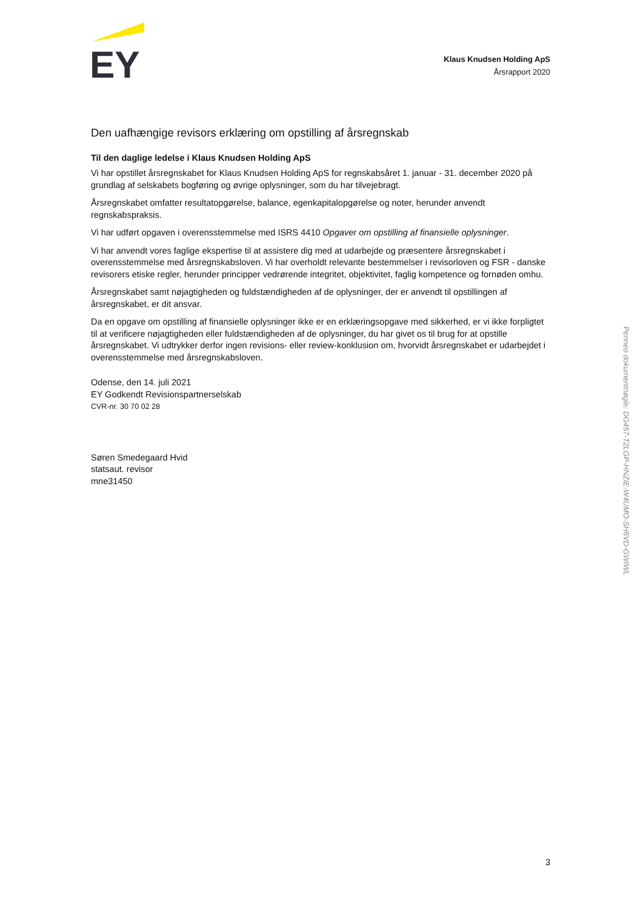EY
Klaus Knudsen Holding ApS
Årsrapport 2020
Den uafhængige revisors erklæring om opstilling af årsregnskab
Til den daglige ledelse i Klaus Knudsen Holding ApS
Vi har opstillet årsregnskabet for Klaus Knudsen Holding ApS for regnskabsåret 1. januar - 31. december 2020 på grundlag af selskabets bogføring og øvrige oplysninger, som du har tilvejebragt.
Årsregnskabet omfatter resultatopgørelse, balance, egenkapitalopgørelse og noter, herunder anvendt regnskabspraksis.
Vi har udført opgaven i overensstemmelse med ISRS 4410 Opgaver om opstilling af finansielle oplysninger.
Vi har anvendt vores faglige ekspertise til at assistere dig med at udarbejde og præsentere årsregnskabet i overensstemmelse med årsregnskabsloven. Vi har overholdt relevante bestemmelser i revisorloven og FSR - danske revisorers etiske regler, herunder principper vedrørende integritet, objektivitet, faglig kompetence og fornøden omhu.
Årsregnskabet samt nøjagtigheden og fuldstændigheden af de oplysninger, der er anvendt til opstillingen af årsregnskabet, er dit ansvar.
Da en opgave om opstilling af finansielle oplysninger ikke er en erklæringsopgave med sikkerhed, er vi ikke forpligtet til at verificere nøjagtigheden eller fuldstændigheden af de oplysninger, du har givet os til brug for at opstille årsregnskabet. Vi udtrykker derfor ingen revisions- eller review-konklusion om, hvorvidt årsregnskabet er udarbejdet i overensstemmelse med årsregnskabsloven.
Odense, den 14. juli 2021
EY Godkendt Revisionspartnerselskab
CVR-nr. 30 70 02 28
Søren Smedegaard Hvid
statsaut. revisor
mne31450
3
Penneo dokumentnøgle: DG457-T2LGP-HNZIE-W4UMO-SH6VD-GWIWL